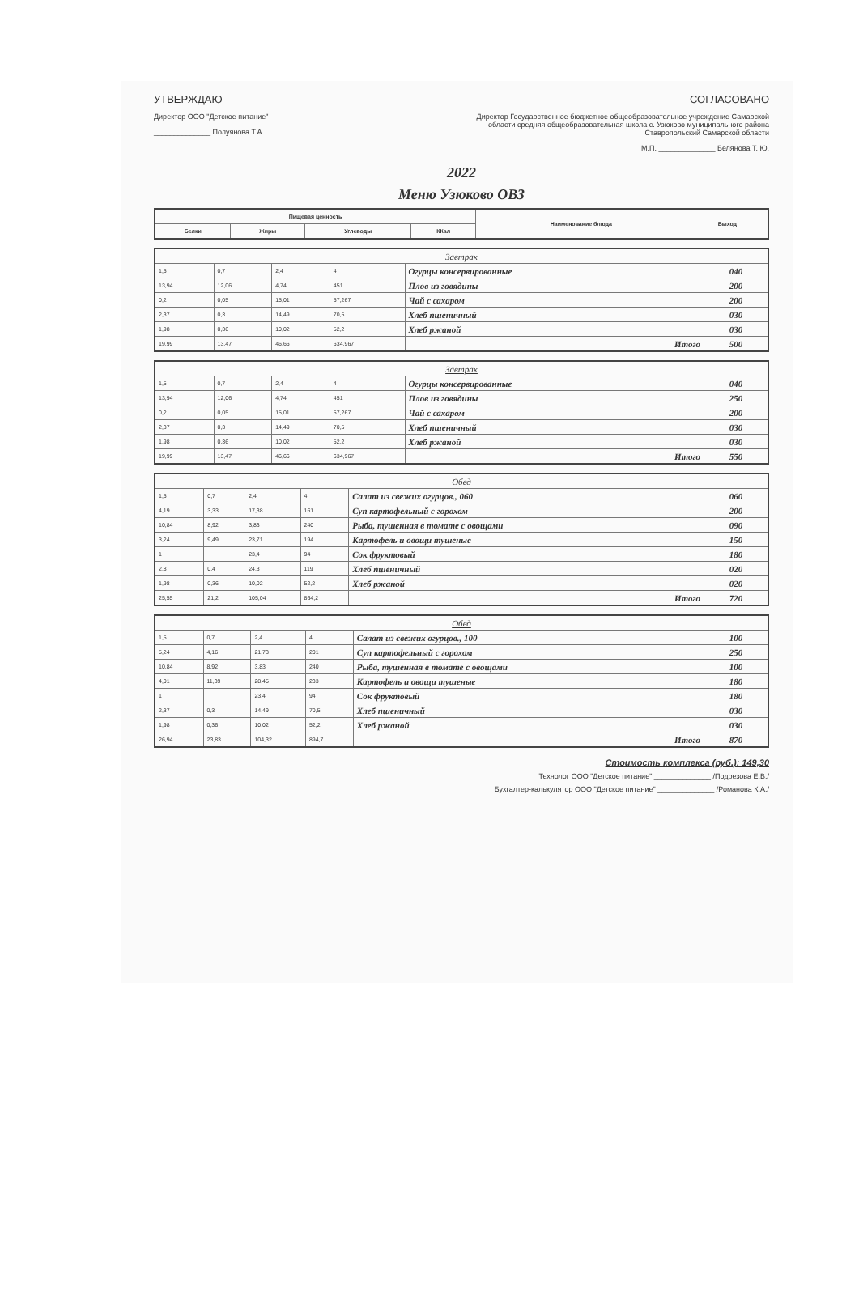УТВЕРЖДАЮ
Директор ООО "Детское питание"
______________ Полуянова Т.А.
СОГЛАСОВАНО
Директор Государственное бюджетное общеобразовательное учреждение Самарской области средняя общеобразовательная школа с. Узюково муниципального района Ставропольский Самарской области
М.П. ______________ Белянова Т. Ю.
2022
Меню Узюково ОВЗ
| Пищевая ценность | | | | Наименование блюда | Выход |
| --- | --- | --- | --- | --- | --- |
| Белки | Жиры | Углеводы | ККал | | |
| Завтрак | | | | | |
| 1,5 | 0,7 | 2,4 | 4 | Огурцы консервированные | 040 |
| 13,94 | 12,06 | 4,74 | 451 | Плов из говядины | 200 |
| 0,2 | 0,05 | 15,01 | 57,267 | Чай с сахаром | 200 |
| 2,37 | 0,3 | 14,49 | 70,5 | Хлеб пшеничный | 030 |
| 1,98 | 0,36 | 10,02 | 52,2 | Хлеб ржаной | 030 |
| 19,99 | 13,47 | 46,66 | 634,967 | Итого | 500 |
| Завтрак | | | | | |
| 1,5 | 0,7 | 2,4 | 4 | Огурцы консервированные | 040 |
| 13,94 | 12,06 | 4,74 | 451 | Плов из говядины | 250 |
| 0,2 | 0,05 | 15,01 | 57,267 | Чай с сахаром | 200 |
| 2,37 | 0,3 | 14,49 | 70,5 | Хлеб пшеничный | 030 |
| 1,98 | 0,36 | 10,02 | 52,2 | Хлеб ржаной | 030 |
| 19,99 | 13,47 | 46,66 | 634,967 | Итого | 550 |
| Обед | | | | | |
| 1,5 | 0,7 | 2,4 | 4 | Салат из свежих огурцов., 060 | 060 |
| 4,19 | 3,33 | 17,38 | 161 | Суп картофельный с горохом | 200 |
| 10,84 | 8,92 | 3,83 | 240 | Рыба, тушенная в томате с овощами | 090 |
| 3,24 | 9,49 | 23,71 | 194 | Картофель и овощи тушеные | 150 |
| 1 | | 23,4 | 94 | Сок фруктовый | 180 |
| 2,8 | 0,4 | 24,3 | 119 | Хлеб пшеничный | 020 |
| 1,98 | 0,36 | 10,02 | 52,2 | Хлеб ржаной | 020 |
| 25,55 | 21,2 | 105,04 | 864,2 | Итого | 720 |
| Обед | | | | | |
| 1,5 | 0,7 | 2,4 | 4 | Салат из свежих огурцов., 100 | 100 |
| 5,24 | 4,16 | 21,73 | 201 | Суп картофельный с горохом | 250 |
| 10,84 | 8,92 | 3,83 | 240 | Рыба, тушенная в томате с овощами | 100 |
| 4,01 | 11,39 | 28,45 | 233 | Картофель и овощи тушеные | 180 |
| 1 | | 23,4 | 94 | Сок фруктовый | 180 |
| 2,37 | 0,3 | 14,49 | 70,5 | Хлеб пшеничный | 030 |
| 1,98 | 0,36 | 10,02 | 52,2 | Хлеб ржаной | 030 |
| 26,94 | 23,83 | 104,32 | 894,7 | Итого | 870 |
Стоимость комплекса (руб.): 149,30
Технолог ООО "Детское питание" ______________ /Подрезова Е.В./
Бухгалтер-калькулятор ООО "Детское питание" ______________ /Романова К.А./